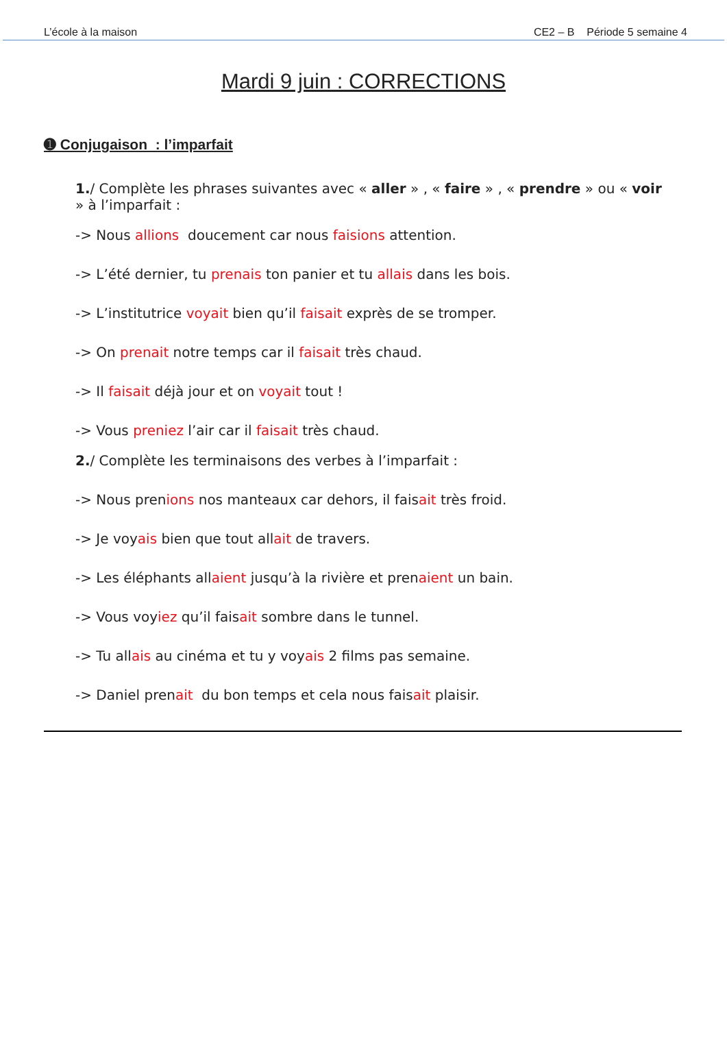L’école à la maison CE2 – B Période 5 semaine 4
Mardi 9 juin : CORRECTIONS
➊ Conjugaison : l’imparfait
1./ Complète les phrases suivantes avec « aller » , « faire » , « prendre » ou « voir » à l’imparfait :
-> Nous allions doucement car nous faisions attention.
-> L’été dernier, tu prenais ton panier et tu allais dans les bois.
-> L’institutrice voyait bien qu’il faisait exprès de se tromper.
-> On prenait notre temps car il faisait très chaud.
-> Il faisait déjà jour et on voyait tout !
-> Vous preniez l’air car il faisait très chaud.
2./ Complète les terminaisons des verbes à l’imparfait :
-> Nous prenions nos manteaux car dehors, il faisait très froid.
-> Je voyais bien que tout allait de travers.
-> Les éléphants allaient jusqu’à la rivière et prenaient un bain.
-> Vous voyiez qu’il faisait sombre dans le tunnel.
-> Tu allais au cinéma et tu y voyais 2 films pas semaine.
-> Daniel prenait du bon temps et cela nous faisait plaisir.